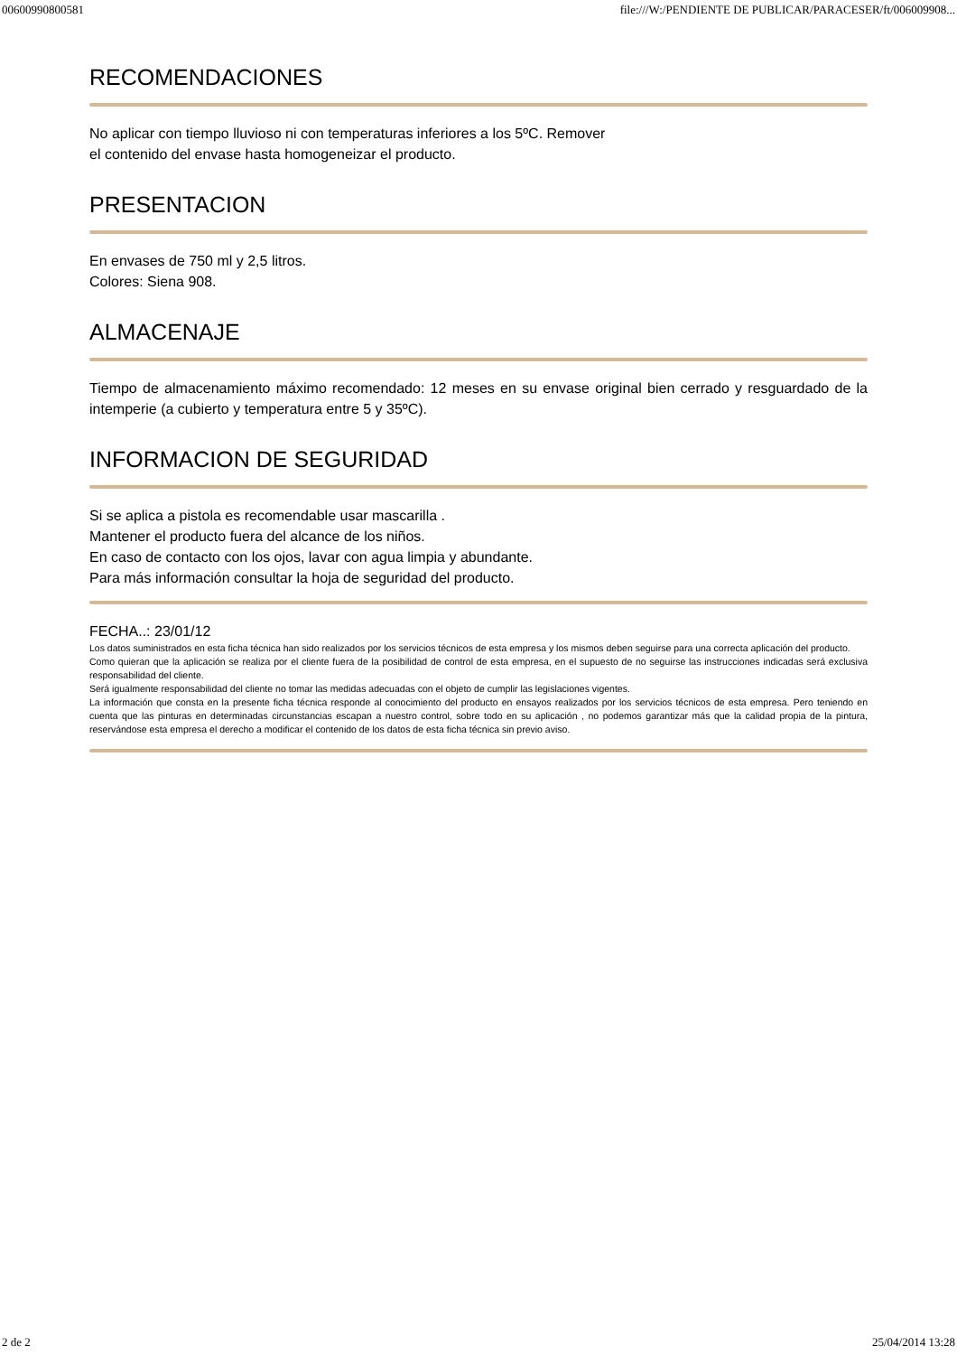00600990800581 file:///W:/PENDIENTE DE PUBLICAR/PARACESER/ft/006009908...
RECOMENDACIONES
No aplicar con tiempo lluvioso ni con temperaturas inferiores a los 5ºC. Remover
el contenido del envase hasta homogeneizar el producto.
PRESENTACION
En envases de 750 ml y 2,5 litros.
Colores: Siena 908.
ALMACENAJE
Tiempo de almacenamiento máximo recomendado: 12 meses en su envase original bien cerrado y resguardado de la intemperie (a cubierto y temperatura entre 5 y 35ºC).
INFORMACION DE SEGURIDAD
Si se aplica a pistola es recomendable usar mascarilla .
Mantener el producto fuera del alcance de los niños.
En caso de contacto con los ojos, lavar con agua limpia y abundante.
Para más información consultar la hoja de seguridad del producto.
FECHA..: 23/01/12
Los datos suministrados en esta ficha técnica han sido realizados por los servicios técnicos de esta empresa y los mismos deben seguirse para una correcta aplicación del producto.
Como quieran que la aplicación se realiza por el cliente fuera de la posibilidad de control de esta empresa, en el supuesto de no seguirse las instrucciones indicadas será exclusiva responsabilidad del cliente.
Será igualmente responsabilidad del cliente no tomar las medidas adecuadas con el objeto de cumplir las legislaciones vigentes.
La información que consta en la presente ficha técnica responde al conocimiento del producto en ensayos realizados por los servicios técnicos de esta empresa. Pero teniendo en cuenta que las pinturas en determinadas circunstancias escapan a nuestro control, sobre todo en su aplicación , no podemos garantizar más que la calidad propia de la pintura, reservándose esta empresa el derecho a modificar el contenido de los datos de esta ficha técnica sin previo aviso.
2 de 2 25/04/2014 13:28